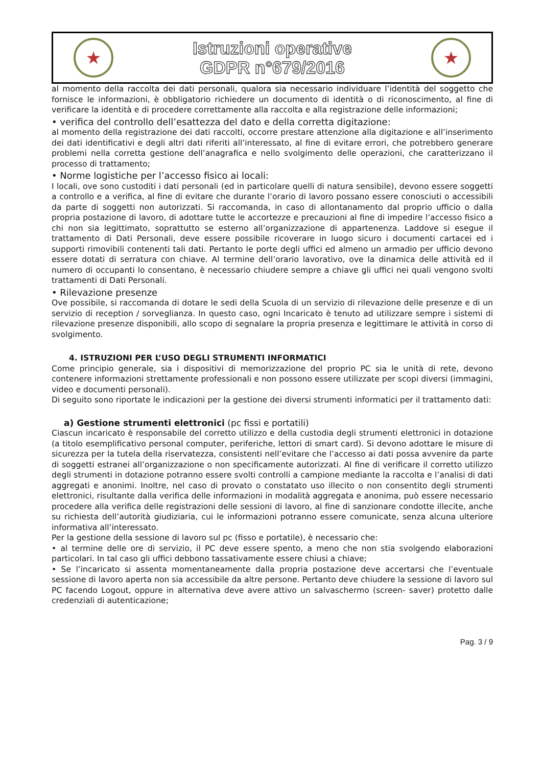★
Istruzioni operative
GDPR n°679/2016
★
al momento della raccolta dei dati personali, qualora sia necessario individuare l’identità del soggetto che fornisce le informazioni, è obbligatorio richiedere un documento di identità o di riconoscimento, al fine di verificare la identità e di procedere correttamente alla raccolta e alla registrazione delle informazioni;
• verifica del controllo dell’esattezza del dato e della corretta digitazione:
al momento della registrazione dei dati raccolti, occorre prestare attenzione alla digitazione e all’inserimento dei dati identificativi e degli altri dati riferiti all’interessato, al fine di evitare errori, che potrebbero generare problemi nella corretta gestione dell’anagrafica e nello svolgimento delle operazioni, che caratterizzano il processo di trattamento;
• Norme logistiche per l’accesso fisico ai locali:
I locali, ove sono custoditi i dati personali (ed in particolare quelli di natura sensibile), devono essere soggetti a controllo e a verifica, al fine di evitare che durante l’orario di lavoro possano essere conosciuti o accessibili da parte di soggetti non autorizzati. Si raccomanda, in caso di allontanamento dal proprio ufficio o dalla propria postazione di lavoro, di adottare tutte le accortezze e precauzioni al fine di impedire l’accesso fisico a chi non sia legittimato, soprattutto se esterno all’organizzazione di appartenenza. Laddove si esegue il trattamento di Dati Personali, deve essere possibile ricoverare in luogo sicuro i documenti cartacei ed i supporti rimovibili contenenti tali dati. Pertanto le porte degli uffici ed almeno un armadio per ufficio devono essere dotati di serratura con chiave. Al termine dell’orario lavorativo, ove la dinamica delle attività ed il numero di occupanti lo consentano, è necessario chiudere sempre a chiave gli uffici nei quali vengono svolti trattamenti di Dati Personali.
• Rilevazione presenze
Ove possibile, si raccomanda di dotare le sedi della Scuola di un servizio di rilevazione delle presenze e di un servizio di reception / sorveglianza. In questo caso, ogni Incaricato è tenuto ad utilizzare sempre i sistemi di rilevazione presenze disponibili, allo scopo di segnalare la propria presenza e legittimare le attività in corso di svolgimento.
4. ISTRUZIONI PER L’USO DEGLI STRUMENTI INFORMATICI
Come principio generale, sia i dispositivi di memorizzazione del proprio PC sia le unità di rete, devono contenere informazioni strettamente professionali e non possono essere utilizzate per scopi diversi (immagini, video e documenti personali).
Di seguito sono riportate le indicazioni per la gestione dei diversi strumenti informatici per il trattamento dati:
a) Gestione strumenti elettronici (pc fissi e portatili)
Ciascun incaricato è responsabile del corretto utilizzo e della custodia degli strumenti elettronici in dotazione (a titolo esemplificativo personal computer, periferiche, lettori di smart card). Si devono adottare le misure di sicurezza per la tutela della riservatezza, consistenti nell’evitare che l’accesso ai dati possa avvenire da parte di soggetti estranei all’organizzazione o non specificamente autorizzati. Al fine di verificare il corretto utilizzo degli strumenti in dotazione potranno essere svolti controlli a campione mediante la raccolta e l’analisi di dati aggregati e anonimi. Inoltre, nel caso di provato o constatato uso illecito o non consentito degli strumenti elettronici, risultante dalla verifica delle informazioni in modalità aggregata e anonima, può essere necessario procedere alla verifica delle registrazioni delle sessioni di lavoro, al fine di sanzionare condotte illecite, anche su richiesta dell’autorità giudiziaria, cui le informazioni potranno essere comunicate, senza alcuna ulteriore informativa all’interessato.
Per la gestione della sessione di lavoro sul pc (fisso e portatile), è necessario che:
• al termine delle ore di servizio, il PC deve essere spento, a meno che non stia svolgendo elaborazioni particolari. In tal caso gli uffici debbono tassativamente essere chiusi a chiave;
• Se l’incaricato si assenta momentaneamente dalla propria postazione deve accertarsi che l’eventuale sessione di lavoro aperta non sia accessibile da altre persone. Pertanto deve chiudere la sessione di lavoro sul PC facendo Logout, oppure in alternativa deve avere attivo un salvaschermo (screen- saver) protetto dalle credenziali di autenticazione;
Pag. 3 / 9